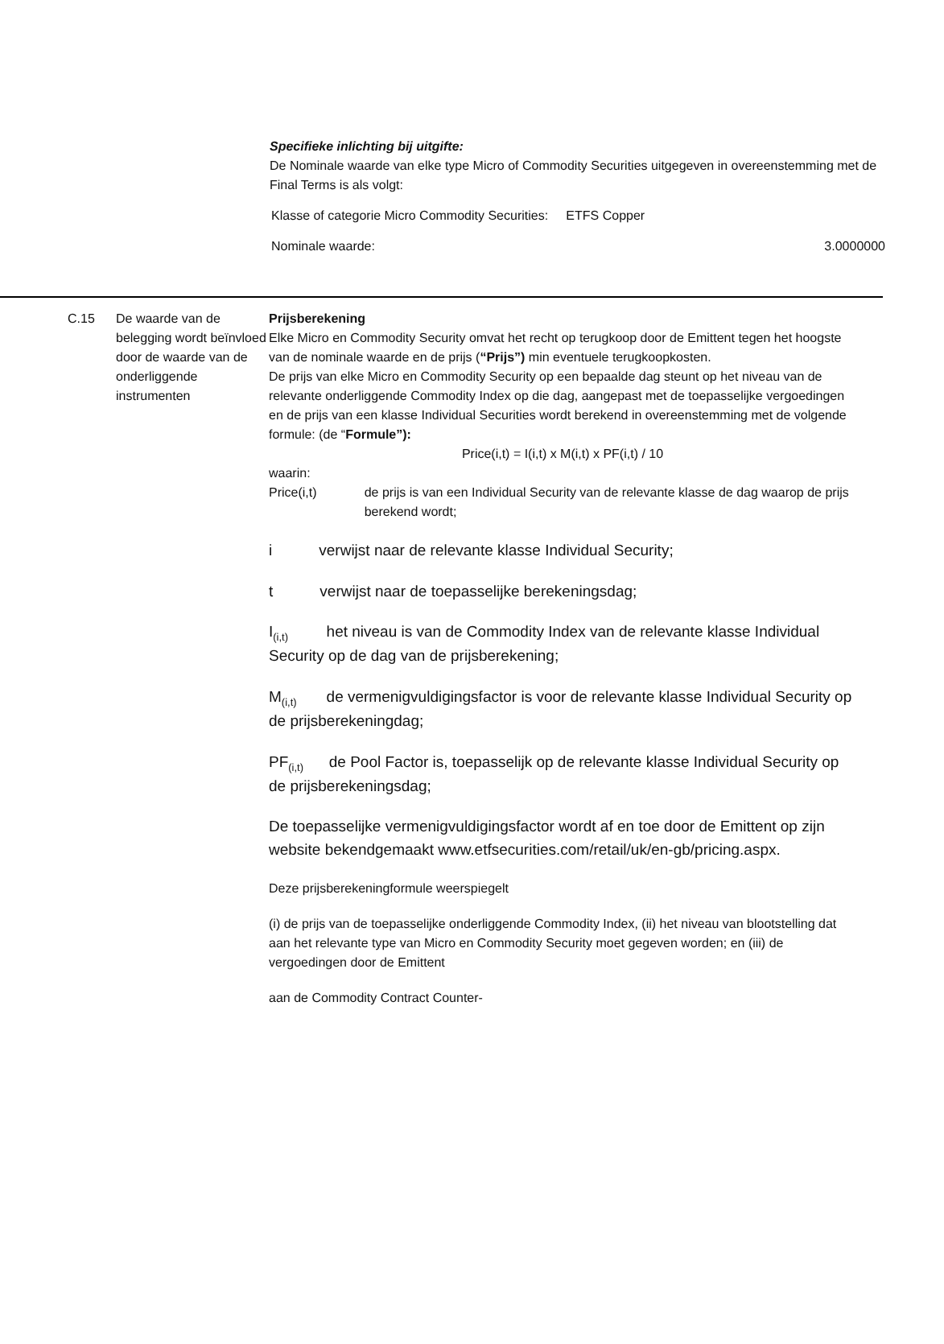Specifieke inlichting bij uitgifte:
De Nominale waarde van elke type Micro of Commodity Securities uitgegeven in overeenstemming met de Final Terms is als volgt:
Klasse of categorie Micro Commodity Securities: ETFS Copper
Nominale waarde: 3.0000000
C.15 De waarde van de belegging wordt beïnvloed door de waarde van de onderliggende instrumenten
Prijsberekening
Elke Micro en Commodity Security omvat het recht op terugkoop door de Emittent tegen het hoogste van de nominale waarde en de prijs (“Prijs”) min eventuele terugkoopkosten.
De prijs van elke Micro en Commodity Security op een bepaalde dag steunt op het niveau van de relevante onderliggende Commodity Index op die dag, aangepast met de toepasselijke vergoedingen en de prijs van een klasse Individual Securities wordt berekend in overeenstemming met de volgende formule: (de “Formule”):
Price(i,t) = I(i,t) x M(i,t) x PF(i,t) / 10
waarin:
Price(i,t) de prijs is van een Individual Security van de relevante klasse de dag waarop de prijs berekend wordt;
i verwijst naar de relevante klasse Individual Security;
t verwijst naar de toepasselijke berekeningsdag;
I<sub>(i,t)</sub> het niveau is van de Commodity Index van de relevante klasse Individual Security op de dag van de prijsberekening;
M<sub>(i,t)</sub> de vermenigvuldigingsfactor is voor de relevante klasse Individual Security op de prijsberekeningdag;
PF<sub>(i,t)</sub> de Pool Factor is, toepasselijk op de relevante klasse Individual Security op de prijsberekeningsdag;
De toepasselijke vermenigvuldigingsfactor wordt af en toe door de Emittent op zijn website bekendgemaakt www.etfsecurities.com/retail/uk/en-gb/pricing.aspx.
Deze prijsberekeningformule weerspiegelt
(i) de prijs van de toepasselijke onderliggende Commodity Index, (ii) het niveau van blootstelling dat aan het relevante type van Micro en Commodity Security moet gegeven worden; en (iii) de vergoedingen door de Emittent
aan de Commodity Contract Counter-